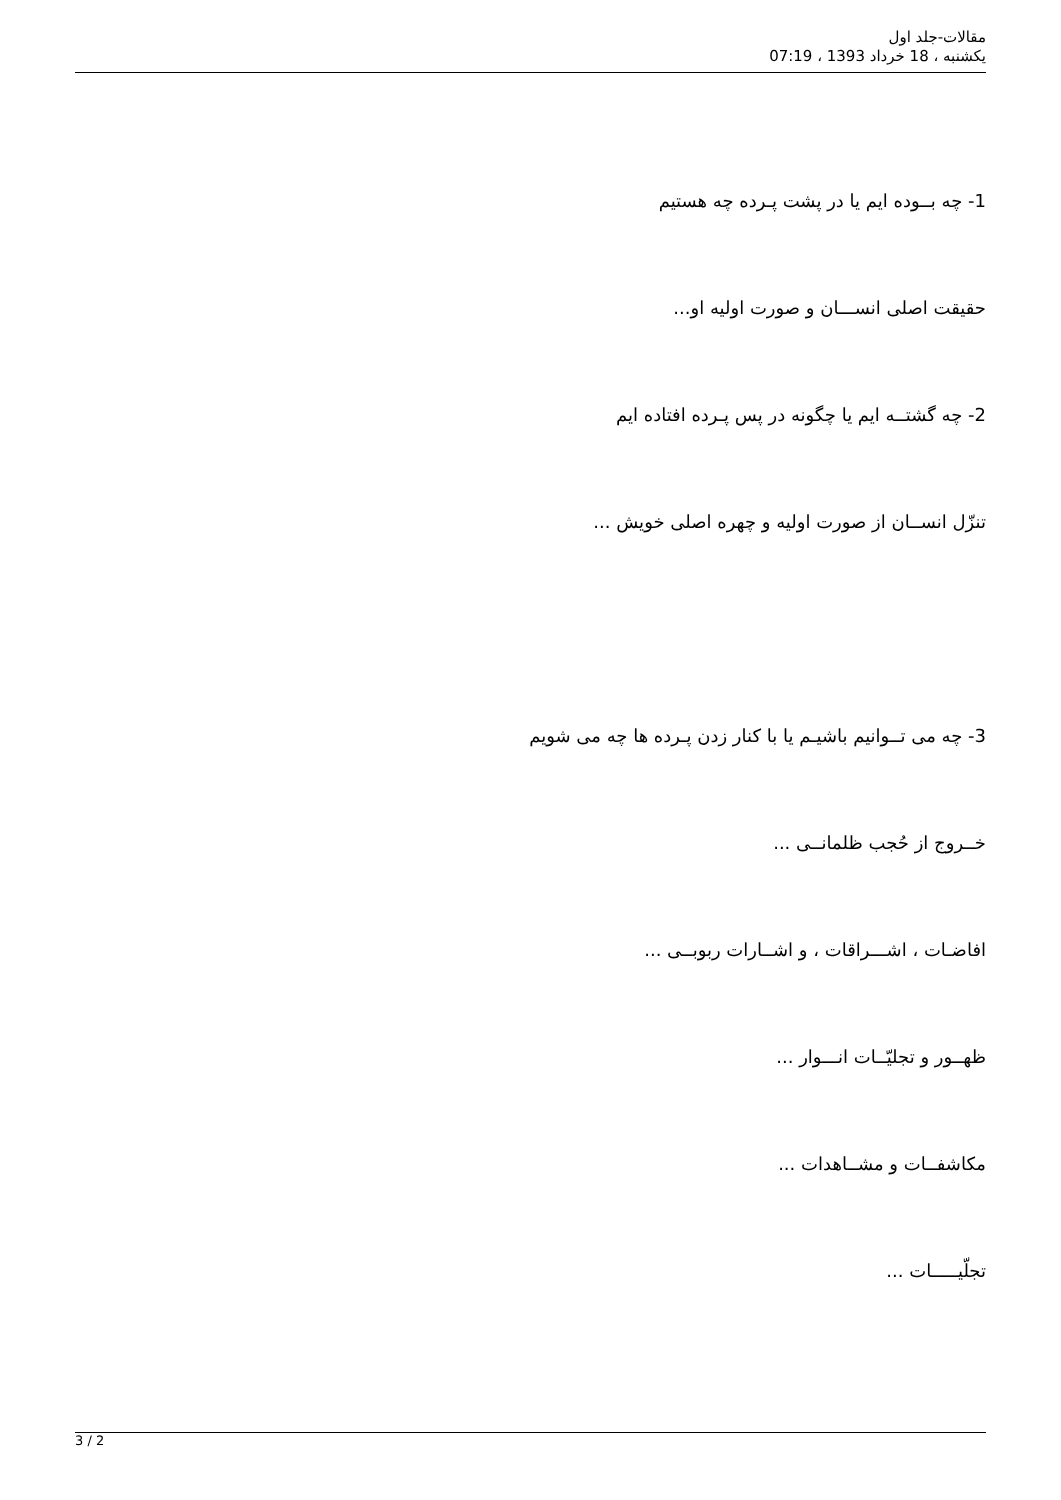مقالات-جلد اول
یکشنبه ، 18 خرداد 1393 ، 07:19
1- چه بــوده ایم یا در پشت پـرده چه هستیم
حقیقت اصلی انســـان و صورت اولیه او...
2- چه گشتــه ایم یا چگونه در پس پـرده افتاده ایم
تنزّل انســان از صورت اولیه و چهره اصلی خویش ...
3- چه می تــوانیم باشیـم یا با کنار زدن پـرده ها چه می شویم
خــروج از حُجب ظلمانــی ...
افاضـات ، اشـــراقات ، و اشــارات ربوبــی ...
ظهــور و تجلیّــات انـــوار ...
مکاشفــات و مشــاهدات ...
تجلّیـــــات ...
3 / 2